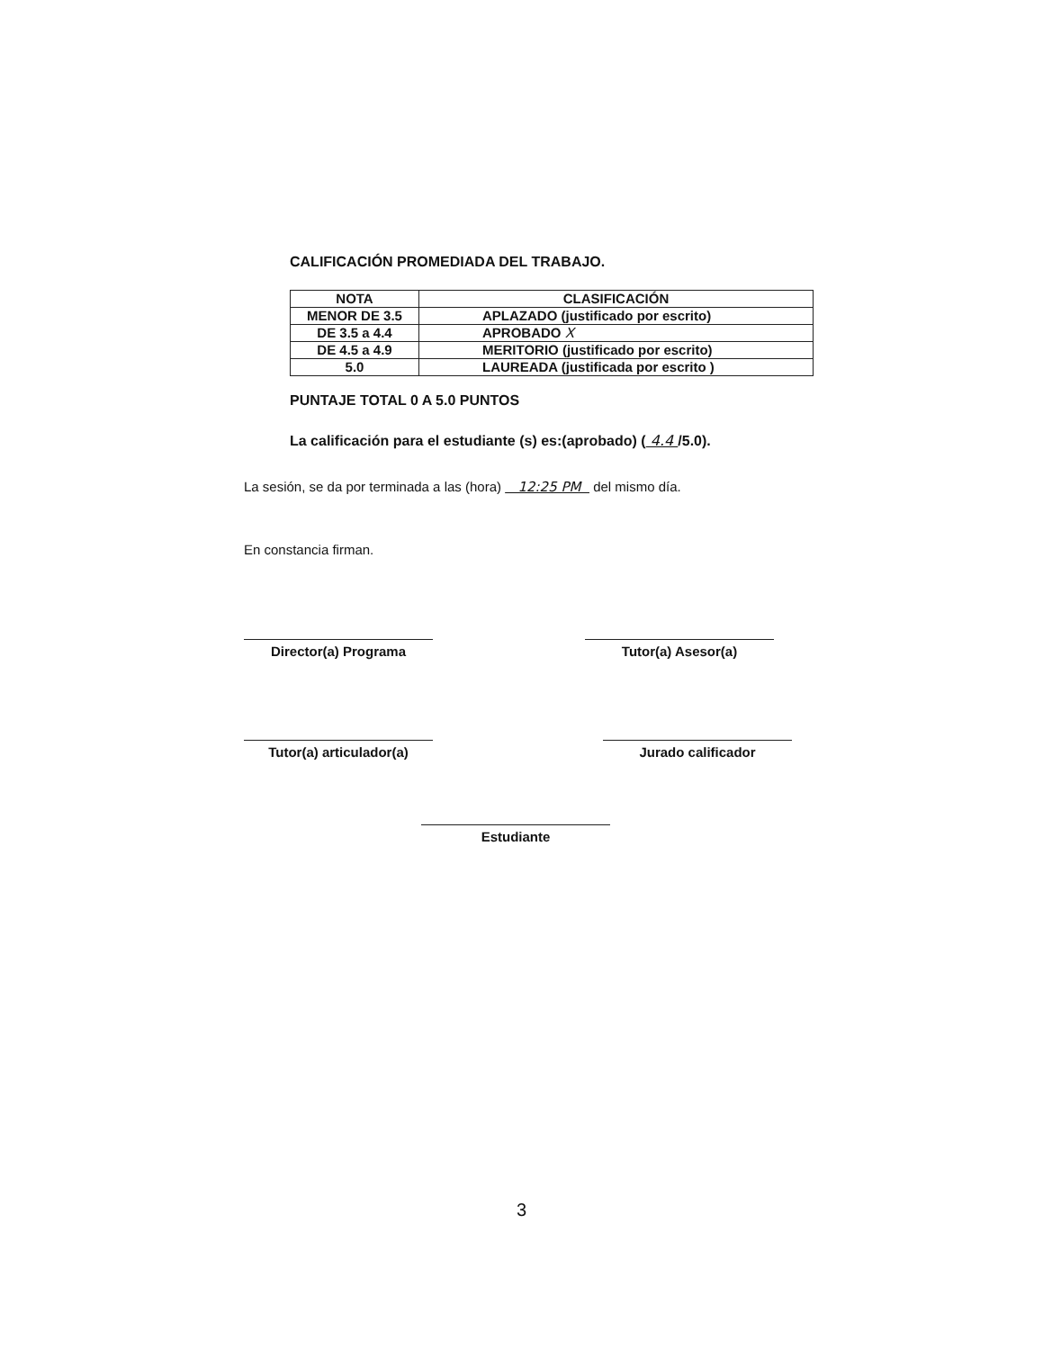CALIFICACIÓN PROMEDIADA DEL TRABAJO.
| NOTA | CLASIFICACIÓN |
| --- | --- |
| MENOR DE 3.5 | APLAZADO (justificado por escrito) |
| DE 3.5 a 4.4 | APROBADO X |
| DE 4.5 a 4.9 | MERITORIO (justificado por escrito) |
| 5.0 | LAUREADA (justificada por escrito ) |
PUNTAJE TOTAL 0 A 5.0 PUNTOS
La calificación para el estudiante (s) es:(aprobado) ( 4.4 /5.0).
La sesión, se da por terminada a las (hora) 12:25 PM del mismo día.
En constancia firman.
Director(a) Programa Tutor(a) Asesor(a)
Tutor(a) articulador(a) Jurado calificador
Estudiante
3